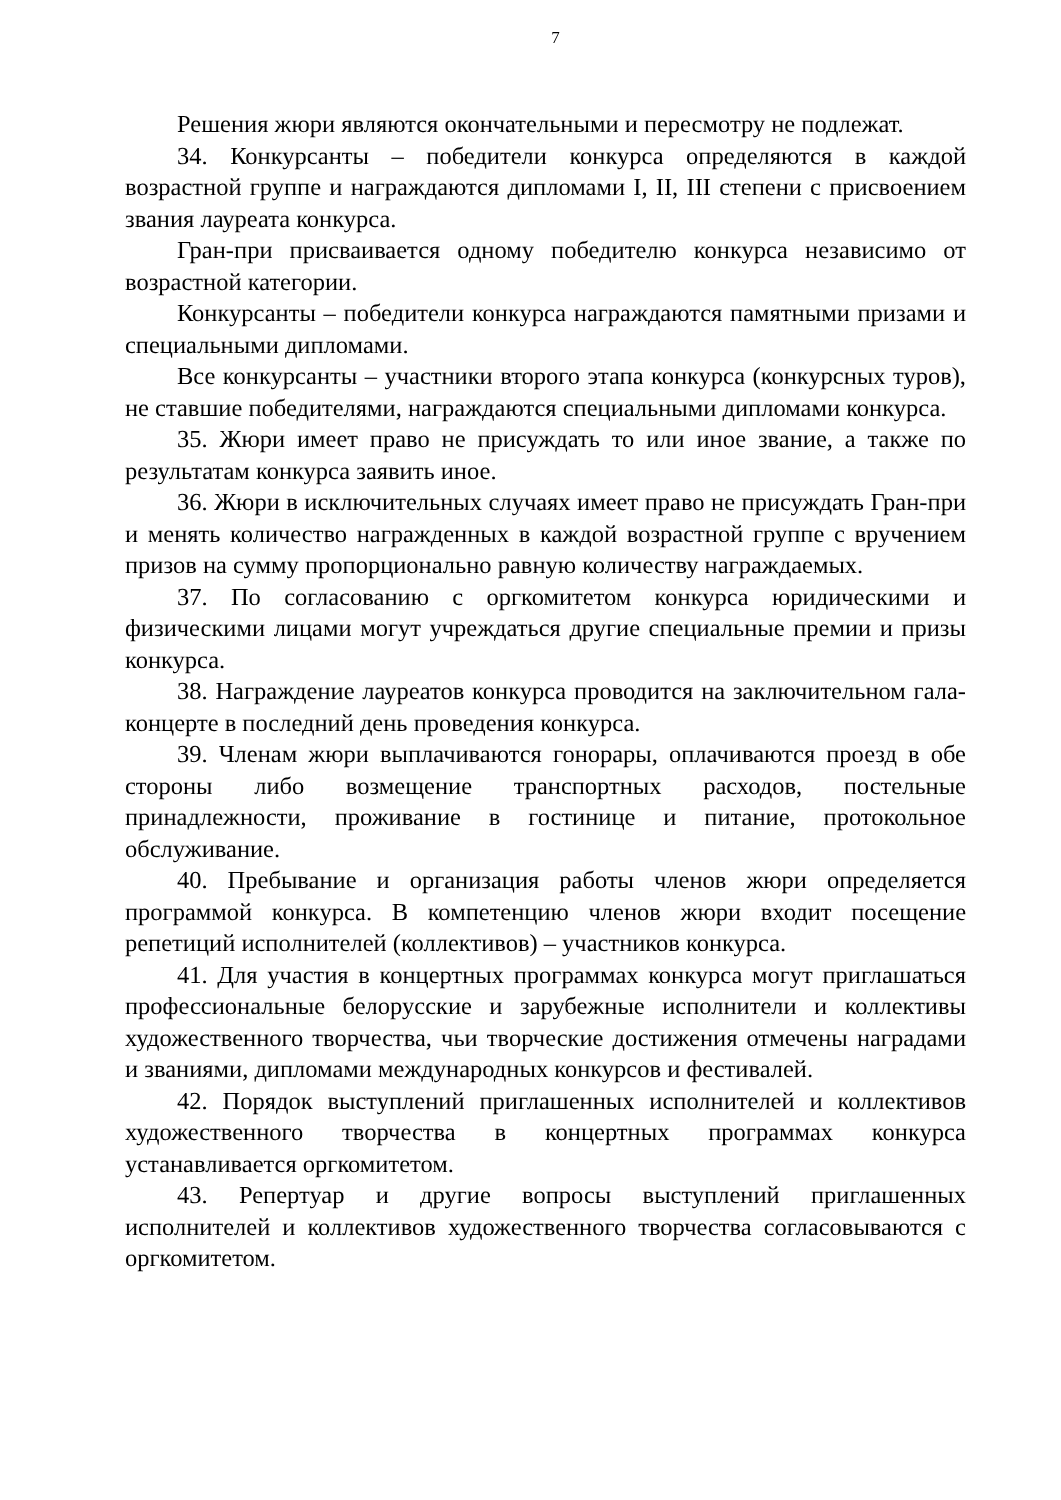7
Решения жюри являются окончательными и пересмотру не подлежат.
34. Конкурсанты – победители конкурса определяются в каждой возрастной группе и награждаются дипломами I, II, III степени с присвоением звания лауреата конкурса.
Гран-при присваивается одному победителю конкурса независимо от возрастной категории.
Конкурсанты – победители конкурса награждаются памятными призами и специальными дипломами.
Все конкурсанты – участники второго этапа конкурса (конкурсных туров), не ставшие победителями, награждаются специальными дипломами конкурса.
35. Жюри имеет право не присуждать то или иное звание, а также по результатам конкурса заявить иное.
36. Жюри в исключительных случаях имеет право не присуждать Гран-при и менять количество награжденных в каждой возрастной группе с вручением призов на сумму пропорционально равную количеству награждаемых.
37. По согласованию с оргкомитетом конкурса юридическими и физическими лицами могут учреждаться другие специальные премии и призы конкурса.
38. Награждение лауреатов конкурса проводится на заключительном гала-концерте в последний день проведения конкурса.
39. Членам жюри выплачиваются гонорары, оплачиваются проезд в обе стороны либо возмещение транспортных расходов, постельные принадлежности, проживание в гостинице и питание, протокольное обслуживание.
40. Пребывание и организация работы членов жюри определяется программой конкурса. В компетенцию членов жюри входит посещение репетиций исполнителей (коллективов) – участников конкурса.
41. Для участия в концертных программах конкурса могут приглашаться профессиональные белорусские и зарубежные исполнители и коллективы художественного творчества, чьи творческие достижения отмечены наградами и званиями, дипломами международных конкурсов и фестивалей.
42. Порядок выступлений приглашенных исполнителей и коллективов художественного творчества в концертных программах конкурса устанавливается оргкомитетом.
43. Репертуар и другие вопросы выступлений приглашенных исполнителей и коллективов художественного творчества согласовываются с оргкомитетом.